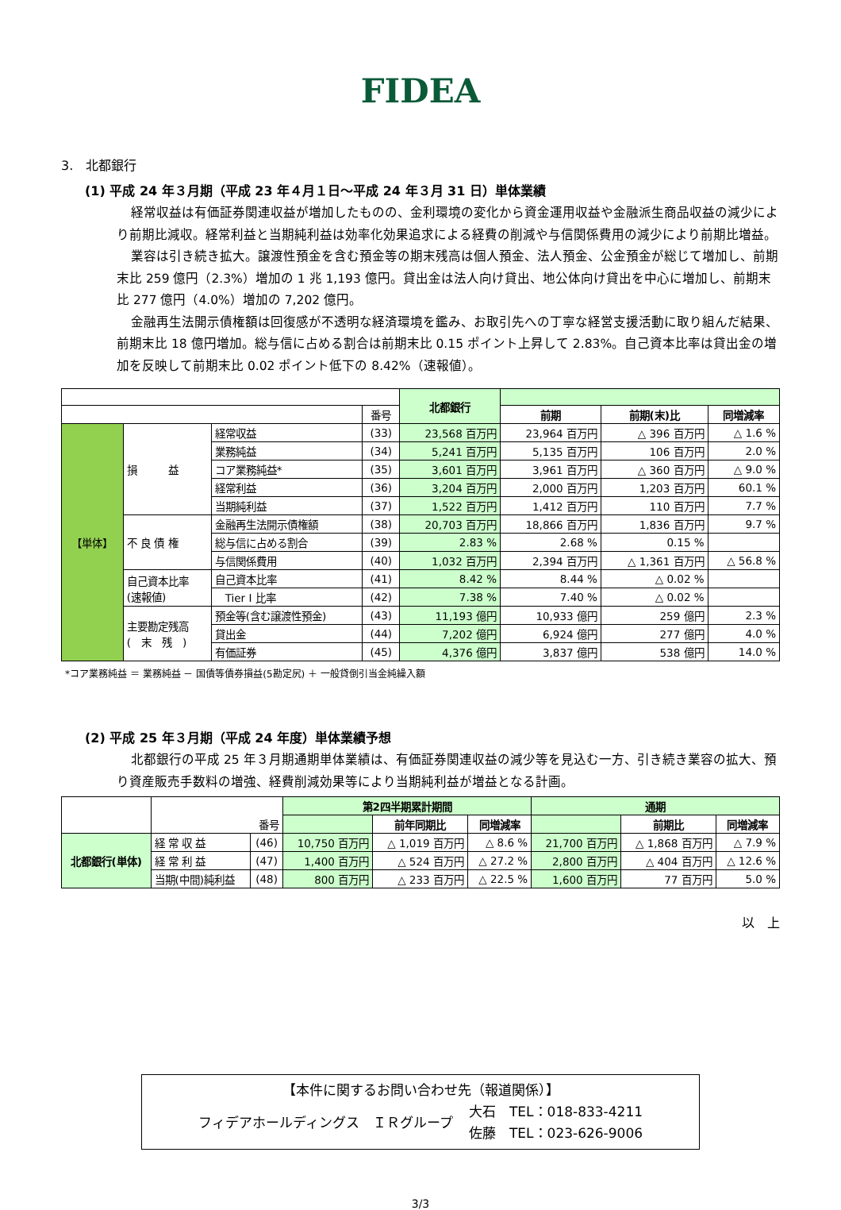FIDEA
3.　北都銀行
(1) 平成 24 年３月期（平成 23 年４月１日～平成 24 年３月 31 日）単体業績
経常収益は有価証券関連収益が増加したものの、金利環境の変化から資金運用収益や金融派生商品収益の減少により前期比減収。経常利益と当期純利益は効率化効果追求による経費の削減や与信関係費用の減少により前期比増益。
業容は引き続き拡大。譲渡性預金を含む預金等の期末残高は個人預金、法人預金、公金預金が総じて増加し、前期末比 259 億円（2.3%）増加の 1 兆 1,193 億円。貸出金は法人向け貸出、地公体向け貸出を中心に増加し、前期末比 277 億円（4.0%）増加の 7,202 億円。
金融再生法開示債権額は回復感が不透明な経済環境を鑑み、お取引先への丁寧な経営支援活動に取り組んだ結果、前期末比 18 億円増加。総与信に占める割合は前期末比 0.15 ポイント上昇して 2.83%。自己資本比率は貸出金の増加を反映して前期末比 0.02 ポイント低下の 8.42%（速報値）。
| | | | | 北都銀行 | | | |
| | | | 番号 | | 前期 | 前期(末)比 | 同増減率 |
| 【単体】 | 損 益 | 経常収益 | (33) | 23,568 百万円 | 23,964 百万円 | △ 396 百万円 | △ 1.6 % |
| | | 業務純益 | (34) | 5,241 百万円 | 5,135 百万円 | 106 百万円 | 2.0 % |
| | | コア業務純益* | (35) | 3,601 百万円 | 3,961 百万円 | △ 360 百万円 | △ 9.0 % |
| | | 経常利益 | (36) | 3,204 百万円 | 2,000 百万円 | 1,203 百万円 | 60.1 % |
| | | 当期純利益 | (37) | 1,522 百万円 | 1,412 百万円 | 110 百万円 | 7.7 % |
| | 不 良 債 権 | 金融再生法開示債権額 | (38) | 20,703 百万円 | 18,866 百万円 | 1,836 百万円 | 9.7 % |
| | | 総与信に占める割合 | (39) | 2.83 % | 2.68 % | 0.15 % | |
| | | 与信関係費用 | (40) | 1,032 百万円 | 2,394 百万円 | △ 1,361 百万円 | △ 56.8 % |
| | 自己資本比率 (速報値) | 自己資本比率 | (41) | 8.42 % | 8.44 % | △ 0.02 % | |
| | | Tier I 比率 | (42) | 7.38 % | 7.40 % | △ 0.02 % | |
| | 主要勘定残高 ( 末 残 ) | 預金等(含む譲渡性預金) | (43) | 11,193 億円 | 10,933 億円 | 259 億円 | 2.3 % |
| | | 貸出金 | (44) | 7,202 億円 | 6,924 億円 | 277 億円 | 4.0 % |
| | | 有価証券 | (45) | 4,376 億円 | 3,837 億円 | 538 億円 | 14.0 % |
*コア業務純益 ＝ 業務純益 － 国債等債券損益(5勘定尻) ＋ 一般貸倒引当金純繰入額
(2) 平成 25 年３月期（平成 24 年度）単体業績予想
北都銀行の平成 25 年３月期通期単体業績は、有価証券関連収益の減少等を見込む一方、引き続き業容の拡大、預り資産販売手数料の増強、経費削減効果等により当期純利益が増益となる計画。
| | 番号 | | 第2四半期累計期間 | | | 通期 | | |
| | | | | 前年同期比 | 同増減率 | | 前期比 | 同増減率 |
| 北都銀行(単体) | 経 常 収 益 | (46) | 10,750 百万円 | △ 1,019 百万円 | △ 8.6 % | 21,700 百万円 | △ 1,868 百万円 | △ 7.9 % |
| | 経 常 利 益 | (47) | 1,400 百万円 | △ 524 百万円 | △ 27.2 % | 2,800 百万円 | △ 404 百万円 | △ 12.6 % |
| | 当期(中間)純利益 | (48) | 800 百万円 | △ 233 百万円 | △ 22.5 % | 1,600 百万円 | 77 百万円 | 5.0 % |
以　上
【本件に関するお問い合わせ先（報道関係）】
フィデアホールディングス　ＩＲグループ 大石　TEL：018-833-4211
佐藤　TEL：023-626-9006
3/3